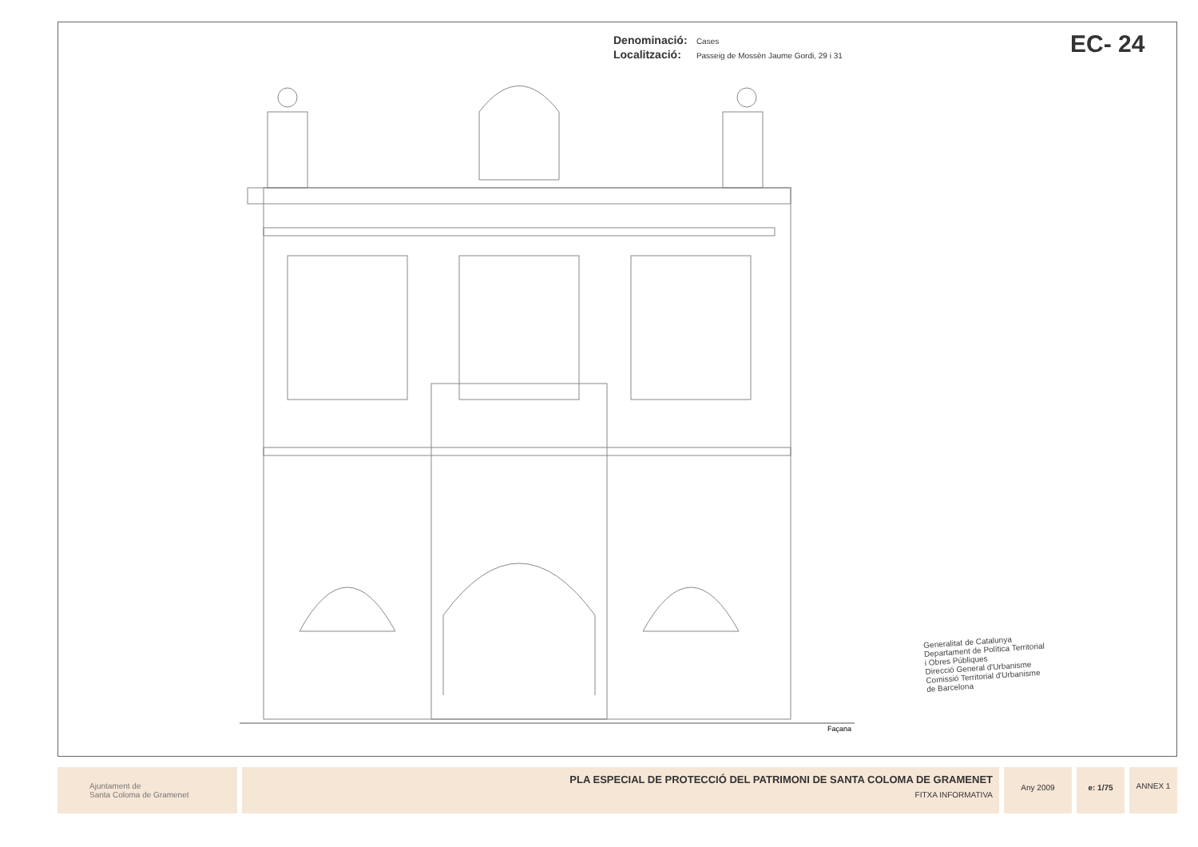Denominació: Cases
Localització: Passeig de Mossèn Jaume Gordi, 29 i 31
EC- 24
Generalitat de Catalunya
Departament de Política Territorial
i Obres Públiques
Direcció General d'Urbanisme
Comissió Territorial d'Urbanisme
de Barcelona
Façana
Ajuntament de
Santa Coloma de Gramenet
PLA ESPECIAL DE PROTECCIÓ DEL PATRIMONI DE SANTA COLOMA DE GRAMENET
FITXA INFORMATIVA
Any 2009 e: 1/75 ANNEX 1